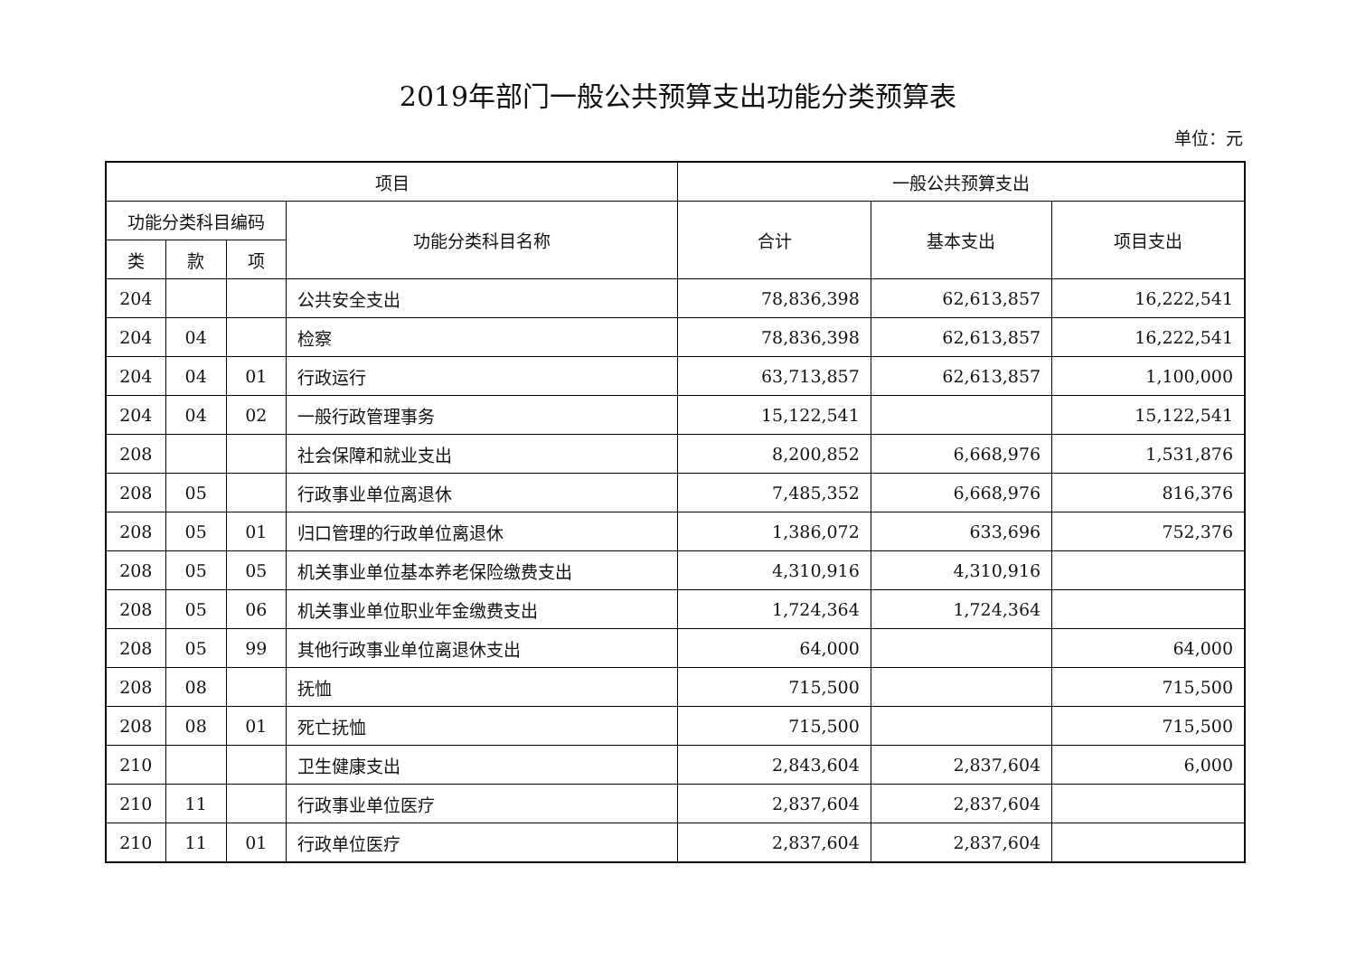2019年部门一般公共预算支出功能分类预算表
单位：元
| 项目 | | | | 一般公共预算支出 | | |
| --- | --- | --- | --- | --- | --- | --- |
| 功能分类科目编码 | | | 功能分类科目名称 | 合计 | 基本支出 | 项目支出 |
| 类 | 款 | 项 | | | | |
| 204 | | | 公共安全支出 | 78,836,398 | 62,613,857 | 16,222,541 |
| 204 | 04 | | 检察 | 78,836,398 | 62,613,857 | 16,222,541 |
| 204 | 04 | 01 | 行政运行 | 63,713,857 | 62,613,857 | 1,100,000 |
| 204 | 04 | 02 | 一般行政管理事务 | 15,122,541 | | 15,122,541 |
| 208 | | | 社会保障和就业支出 | 8,200,852 | 6,668,976 | 1,531,876 |
| 208 | 05 | | 行政事业单位离退休 | 7,485,352 | 6,668,976 | 816,376 |
| 208 | 05 | 01 | 归口管理的行政单位离退休 | 1,386,072 | 633,696 | 752,376 |
| 208 | 05 | 05 | 机关事业单位基本养老保险缴费支出 | 4,310,916 | 4,310,916 | |
| 208 | 05 | 06 | 机关事业单位职业年金缴费支出 | 1,724,364 | 1,724,364 | |
| 208 | 05 | 99 | 其他行政事业单位离退休支出 | 64,000 | | 64,000 |
| 208 | 08 | | 抚恤 | 715,500 | | 715,500 |
| 208 | 08 | 01 | 死亡抚恤 | 715,500 | | 715,500 |
| 210 | | | 卫生健康支出 | 2,843,604 | 2,837,604 | 6,000 |
| 210 | 11 | | 行政事业单位医疗 | 2,837,604 | 2,837,604 | |
| 210 | 11 | 01 | 行政单位医疗 | 2,837,604 | 2,837,604 | |